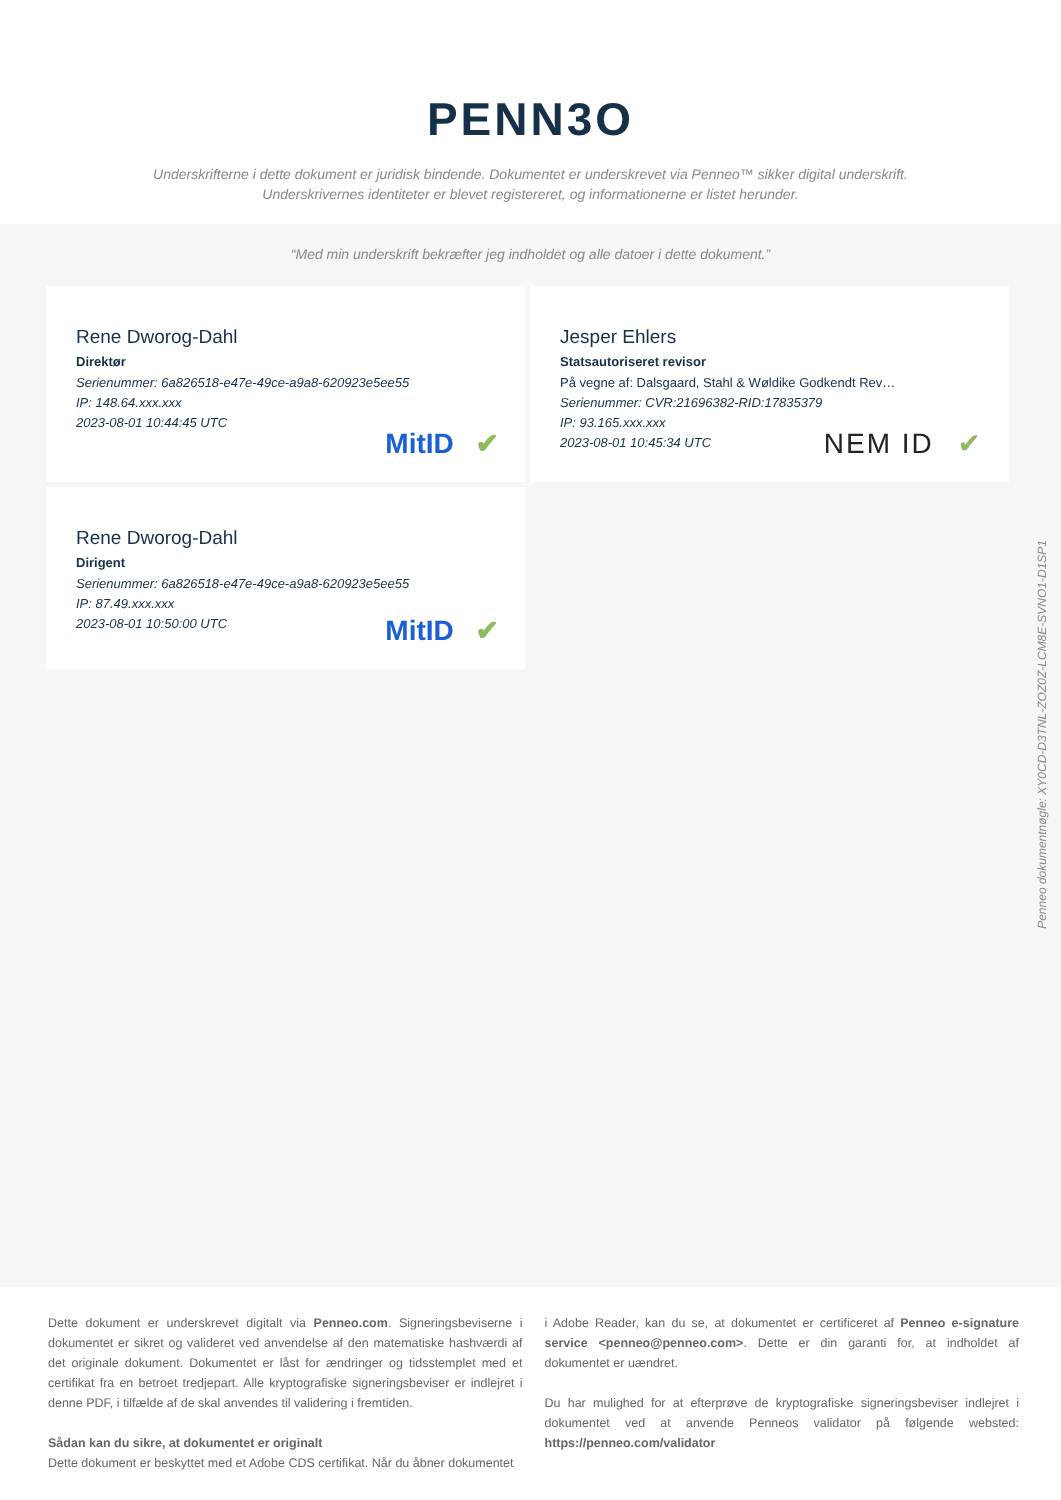PENN3O
Underskrifterne i dette dokument er juridisk bindende. Dokumentet er underskrevet via Penneo™ sikker digital underskrift.
Underskrivernes identiteter er blevet registereret, og informationerne er listet herunder.
“Med min underskrift bekræfter jeg indholdet og alle datoer i dette dokument.”
Rene Dworog-Dahl
Direktør
Serienummer: 6a826518-e47e-49ce-a9a8-620923e5ee55
IP: 148.64.xxx.xxx
2023-08-01 10:44:45 UTC
MitID ✔
Jesper Ehlers
Statsautoriseret revisor
På vegne af: Dalsgaard, Stahl & Wøldike Godkendt Rev…
Serienummer: CVR:21696382-RID:17835379
IP: 93.165.xxx.xxx
2023-08-01 10:45:34 UTC
NEM ID ✔
Rene Dworog-Dahl
Dirigent
Serienummer: 6a826518-e47e-49ce-a9a8-620923e5ee55
IP: 87.49.xxx.xxx
2023-08-01 10:50:00 UTC
MitID ✔
Penneo dokumentnøgle: XY0CD-D3TNL-ZOZ0Z-LCM8E-SVNO1-D1SP1
Dette dokument er underskrevet digitalt via Penneo.com. Signeringsbeviserne i dokumentet er sikret og valideret ved anvendelse af den matematiske hashværdi af det originale dokument. Dokumentet er låst for ændringer og tidsstemplet med et certifikat fra en betroet tredjepart. Alle kryptografiske signeringsbeviser er indlejret i denne PDF, i tilfælde af de skal anvendes til validering i fremtiden.
Sådan kan du sikre, at dokumentet er originalt
Dette dokument er beskyttet med et Adobe CDS certifikat. Når du åbner dokumentet
i Adobe Reader, kan du se, at dokumentet er certificeret af Penneo e-signature service <penneo@penneo.com>. Dette er din garanti for, at indholdet af dokumentet er uændret.
Du har mulighed for at efterprøve de kryptografiske signeringsbeviser indlejret i dokumentet ved at anvende Penneos validator på følgende websted: https://penneo.com/validator